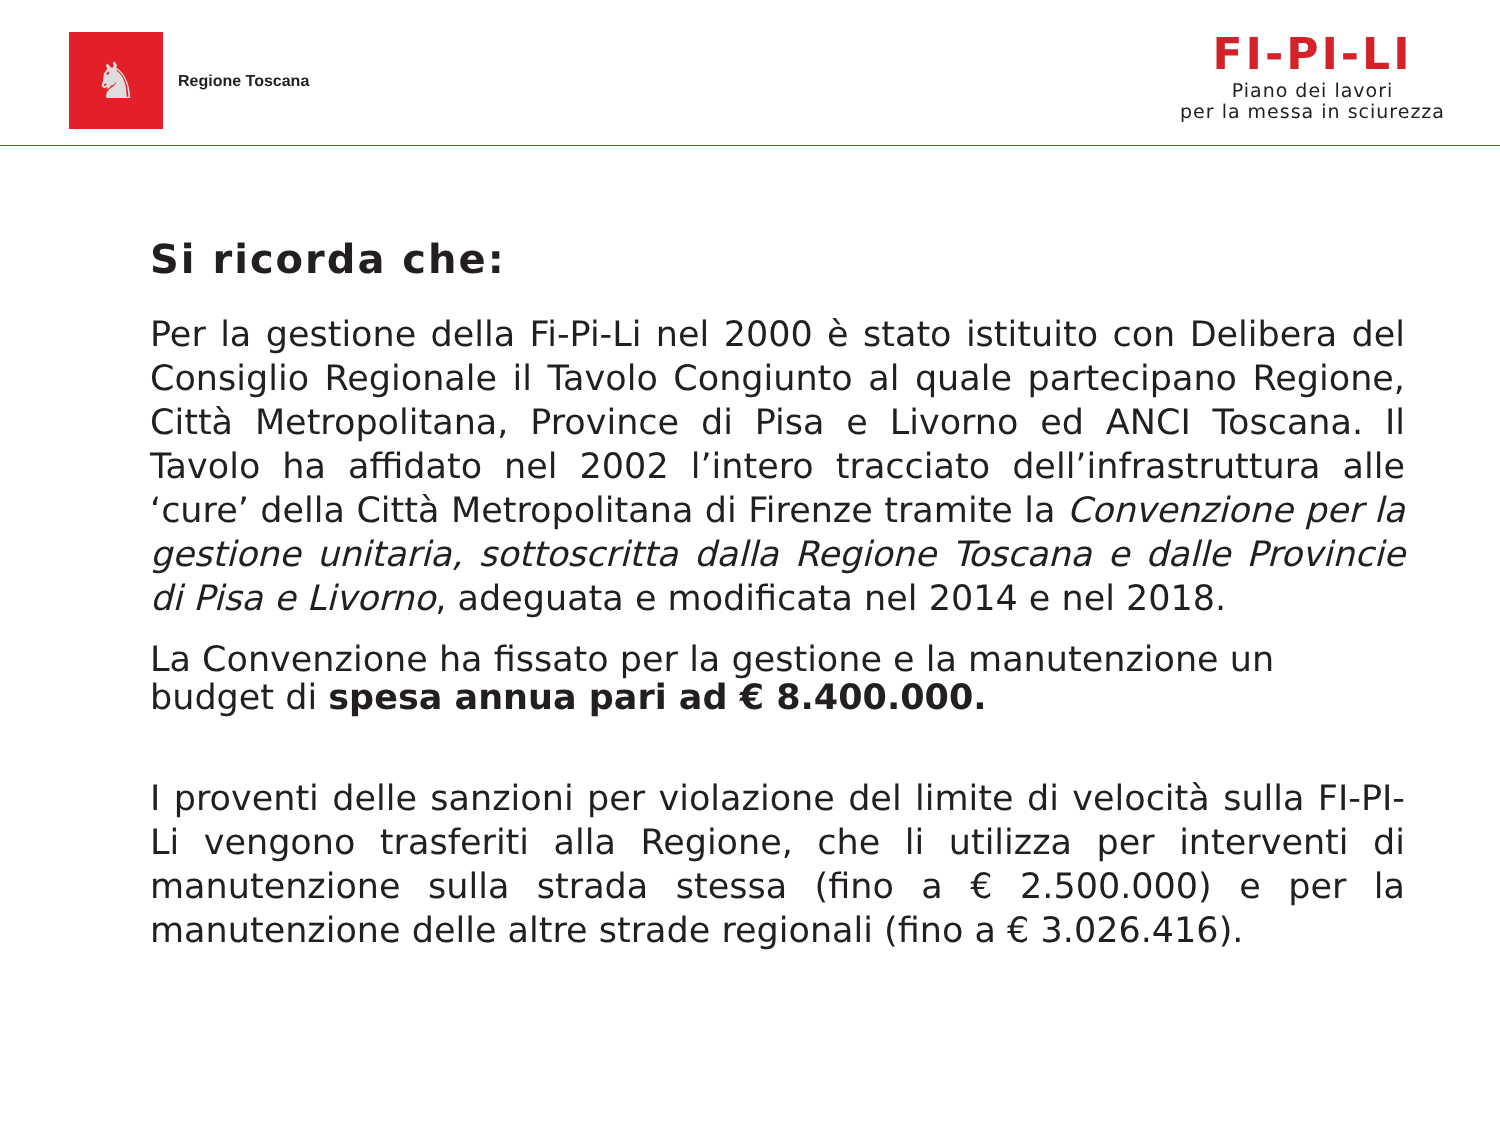♞
Regione Toscana
FI-PI-LI
Piano dei lavori
per la messa in sciurezza
Si ricorda che:
Per la gestione della Fi-Pi-Li nel 2000 è stato istituito con Delibera del Consiglio Regionale il Tavolo Congiunto al quale partecipano Regione, Città Metropolitana, Province di Pisa e Livorno ed ANCI Toscana. Il Tavolo ha affidato nel 2002 l’intero tracciato dell’infrastruttura alle ‘cure’ della Città Metropolitana di Firenze tramite la Convenzione per la gestione unitaria, sottoscritta dalla Regione Toscana e dalle Provincie di Pisa e Livorno, adeguata e modificata nel 2014 e nel 2018.
La Convenzione ha fissato per la gestione e la manutenzione un budget di spesa annua pari ad € 8.400.000.
I proventi delle sanzioni per violazione del limite di velocità sulla FI-PI-Li vengono trasferiti alla Regione, che li utilizza per interventi di manutenzione sulla strada stessa (fino a € 2.500.000) e per la manutenzione delle altre strade regionali (fino a € 3.026.416).